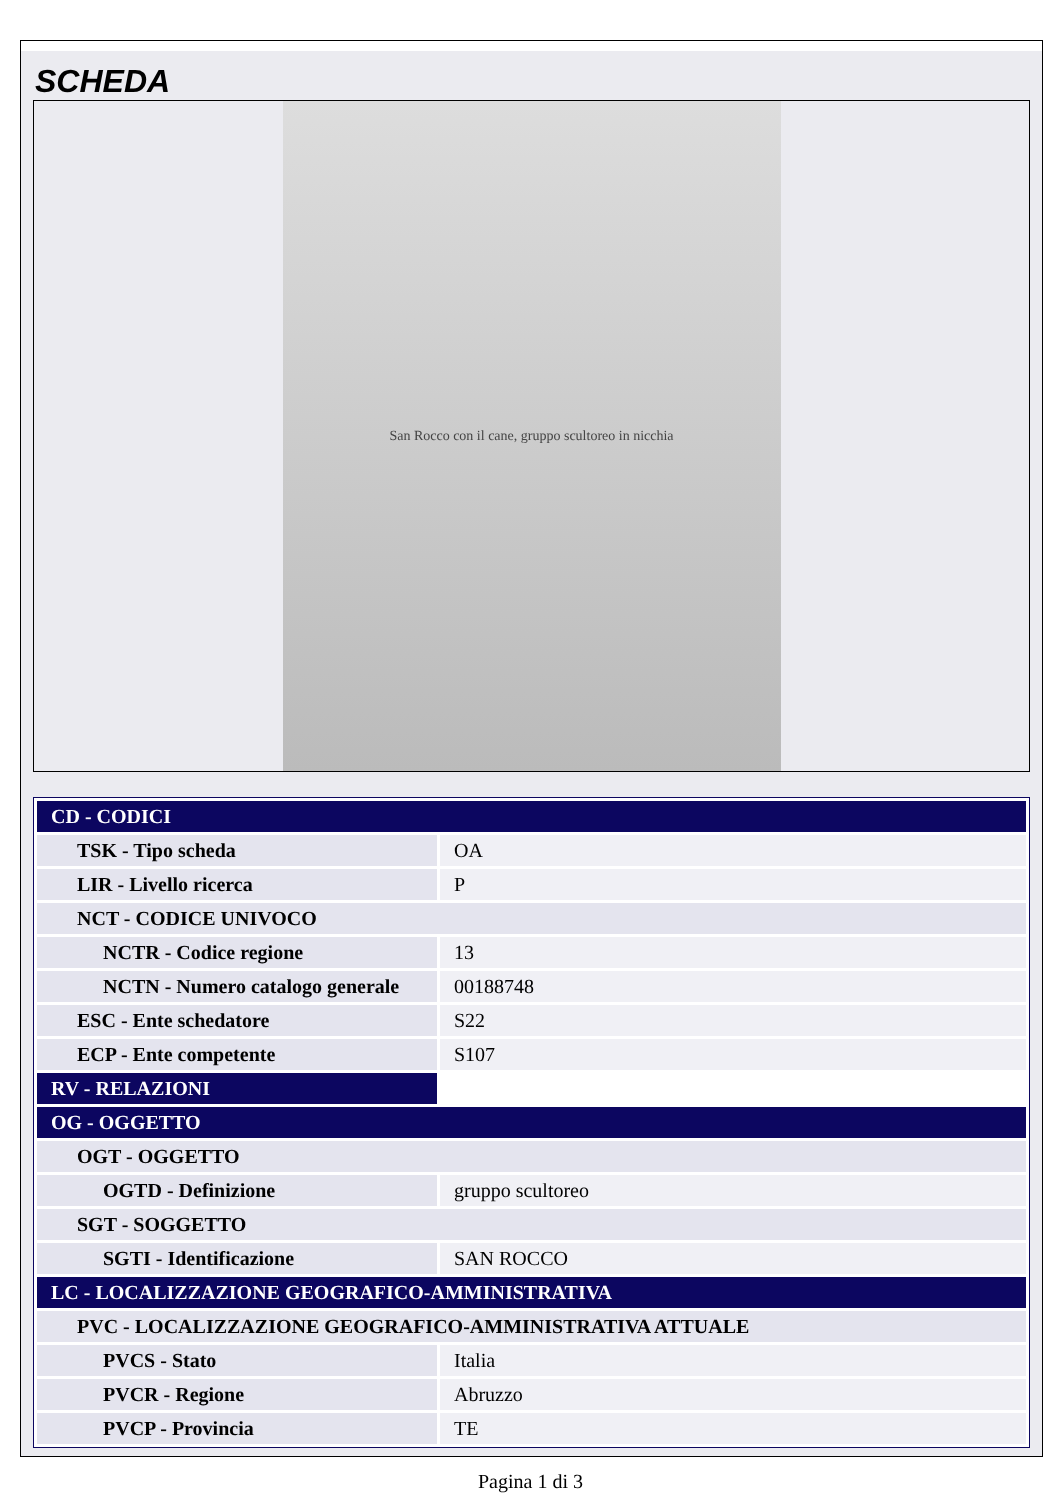SCHEDA
San Rocco con il cane, gruppo scultoreo in nicchia
| CD - CODICI | |
| TSK - Tipo scheda | OA |
| LIR - Livello ricerca | P |
| NCT - CODICE UNIVOCO | |
| NCTR - Codice regione | 13 |
| NCTN - Numero catalogo generale | 00188748 |
| ESC - Ente schedatore | S22 |
| ECP - Ente competente | S107 |
| RV - RELAZIONI | |
| OG - OGGETTO | |
| OGT - OGGETTO | |
| OGTD - Definizione | gruppo scultoreo |
| SGT - SOGGETTO | |
| SGTI - Identificazione | SAN ROCCO |
| LC - LOCALIZZAZIONE GEOGRAFICO-AMMINISTRATIVA | |
| PVC - LOCALIZZAZIONE GEOGRAFICO-AMMINISTRATIVA ATTUALE | |
| PVCS - Stato | Italia |
| PVCR - Regione | Abruzzo |
| PVCP - Provincia | TE |
Pagina 1 di 3